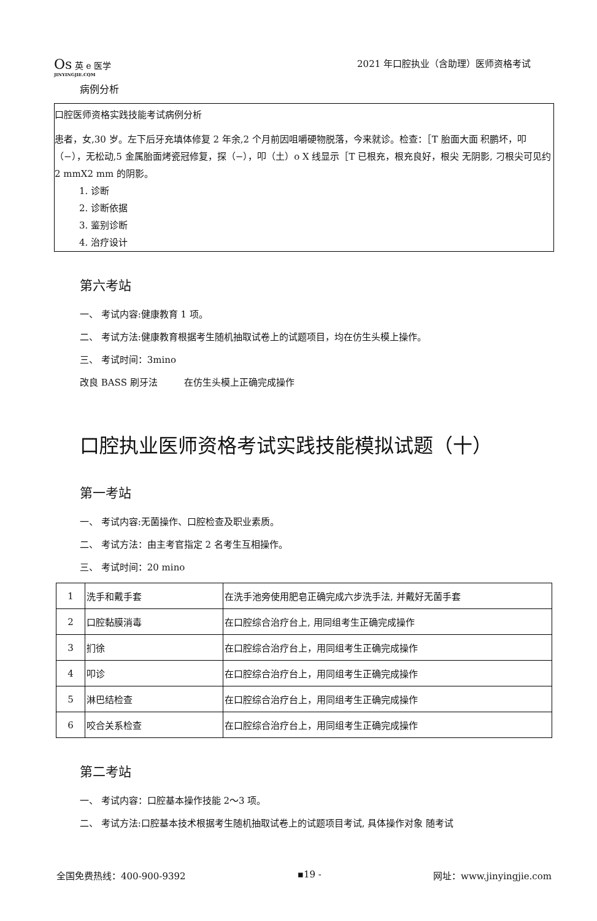Os 英 e 医学
JINYINGJIE.CQM
2021 年口腔执业（含助理）医师资格考试
病例分析
口腔医师资格实践技能考试病例分析
患者，女,30 岁。左下后牙充填体修复 2 年余,2 个月前因咀嚼硬物脱落，今来就诊。检查：［T 胎面大面 积鹏坏，叩（−），无松动,5 金属胎面烤瓷冠修复，探（−），叩（土）o X 线显示［T 已根充，根充良好，根尖 无阴影, 刁根尖可见约 2 mmX2 mm 的阴影。
1. 诊断
2. 诊断依据
3. 鉴别诊断
4. 治疗设计
第六考站
一、 考试内容:健康教育 1 项。
二、 考试方法:健康教育根据考生随机抽取试卷上的试题项目，均在仿生头模上操作。
三、 考试时间：3mino
改良 BASS 刷牙法 在仿生头模上正确完成操作
口腔执业医师资格考试实践技能模拟试题（十）
第一考站
一、 考试内容:无菌操作、口腔检查及职业素质。
二、 考试方法：由主考官指定 2 名考生互相操作。
三、 考试时间：20 mino
| 1 | 洗手和戴手套 | 在洗手池旁使用肥皂正确完成六步洗手法, 并戴好无菌手套 |
| 2 | 口腔黏膜消毒 | 在口腔综合治疗台上, 用同组考生正确完成操作 |
| 3 | 扪徐 | 在口腔综合治疗台上，用同组考生正确完成操作 |
| 4 | 叩诊 | 在口腔综合治疗台上，用同组考生正确完成操作 |
| 5 | 淋巴结检查 | 在口腔综合治疗台上，用同组考生正确完成操作 |
| 6 | 咬合关系检查 | 在口腔综合治疗台上，用同组考生正确完成操作 |
第二考站
一、 考试内容：口腔基本操作技能 2〜3 项。
二、 考试方法:口腔基本技术根据考生随机抽取试卷上的试题项目考试, 具体操作对象 随考试
全国免费热线：400-900-9392 ▪19 - 网址：www.jinyingjie.com